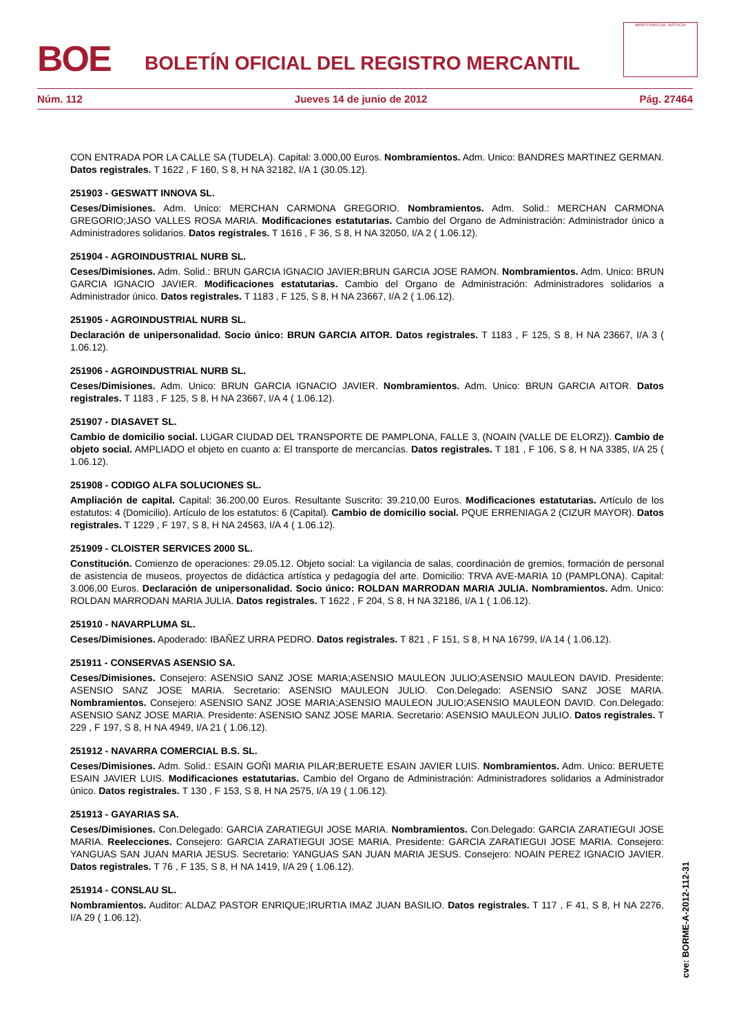BOE
BOLETÍN OFICIAL DEL REGISTRO MERCANTIL
MINISTERIO DE JUSTICIA
Núm. 112 Jueves 14 de junio de 2012 Pág. 27464
CON ENTRADA POR LA CALLE SA (TUDELA). Capital: 3.000,00 Euros. Nombramientos. Adm. Unico: BANDRES MARTINEZ GERMAN. Datos registrales. T 1622 , F 160, S 8, H NA 32182, I/A 1 (30.05.12).
251903 - GESWATT INNOVA SL.
Ceses/Dimisiones. Adm. Unico: MERCHAN CARMONA GREGORIO. Nombramientos. Adm. Solid.: MERCHAN CARMONA GREGORIO;JASO VALLES ROSA MARIA. Modificaciones estatutarias. Cambio del Organo de Administración: Administrador único a Administradores solidarios. Datos registrales. T 1616 , F 36, S 8, H NA 32050, I/A 2 ( 1.06.12).
251904 - AGROINDUSTRIAL NURB SL.
Ceses/Dimisiones. Adm. Solid.: BRUN GARCIA IGNACIO JAVIER;BRUN GARCIA JOSE RAMON. Nombramientos. Adm. Unico: BRUN GARCIA IGNACIO JAVIER. Modificaciones estatutarias. Cambio del Organo de Administración: Administradores solidarios a Administrador único. Datos registrales. T 1183 , F 125, S 8, H NA 23667, I/A 2 ( 1.06.12).
251905 - AGROINDUSTRIAL NURB SL.
Declaración de unipersonalidad. Socio único: BRUN GARCIA AITOR. Datos registrales. T 1183 , F 125, S 8, H NA 23667, I/A 3 ( 1.06.12).
251906 - AGROINDUSTRIAL NURB SL.
Ceses/Dimisiones. Adm. Unico: BRUN GARCIA IGNACIO JAVIER. Nombramientos. Adm. Unico: BRUN GARCIA AITOR. Datos registrales. T 1183 , F 125, S 8, H NA 23667, I/A 4 ( 1.06.12).
251907 - DIASAVET SL.
Cambio de domicilio social. LUGAR CIUDAD DEL TRANSPORTE DE PAMPLONA, FALLE 3, (NOAIN (VALLE DE ELORZ)). Cambio de objeto social. AMPLIADO el objeto en cuanto a: El transporte de mercancías. Datos registrales. T 181 , F 106, S 8, H NA 3385, I/A 25 ( 1.06.12).
251908 - CODIGO ALFA SOLUCIONES SL.
Ampliación de capital. Capital: 36.200,00 Euros. Resultante Suscrito: 39.210,00 Euros. Modificaciones estatutarias. Artículo de los estatutos: 4 (Domicilio). Artículo de los estatutos: 6 (Capital). Cambio de domicilio social. PQUE ERRENIAGA 2 (CIZUR MAYOR). Datos registrales. T 1229 , F 197, S 8, H NA 24563, I/A 4 ( 1.06.12).
251909 - CLOISTER SERVICES 2000 SL.
Constitución. Comienzo de operaciones: 29.05.12. Objeto social: La vigilancia de salas, coordinación de gremios, formación de personal de asistencia de museos, proyectos de didáctica artística y pedagogía del arte. Domicilio: TRVA AVE-MARIA 10 (PAMPLONA). Capital: 3.006,00 Euros. Declaración de unipersonalidad. Socio único: ROLDAN MARRODAN MARIA JULIA. Nombramientos. Adm. Unico: ROLDAN MARRODAN MARIA JULIA. Datos registrales. T 1622 , F 204, S 8, H NA 32186, I/A 1 ( 1.06.12).
251910 - NAVARPLUMA SL.
Ceses/Dimisiones. Apoderado: IBAÑEZ URRA PEDRO. Datos registrales. T 821 , F 151, S 8, H NA 16799, I/A 14 ( 1.06.12).
251911 - CONSERVAS ASENSIO SA.
Ceses/Dimisiones. Consejero: ASENSIO SANZ JOSE MARIA;ASENSIO MAULEON JULIO;ASENSIO MAULEON DAVID. Presidente: ASENSIO SANZ JOSE MARIA. Secretario: ASENSIO MAULEON JULIO. Con.Delegado: ASENSIO SANZ JOSE MARIA. Nombramientos. Consejero: ASENSIO SANZ JOSE MARIA;ASENSIO MAULEON JULIO;ASENSIO MAULEON DAVID. Con.Delegado: ASENSIO SANZ JOSE MARIA. Presidente: ASENSIO SANZ JOSE MARIA. Secretario: ASENSIO MAULEON JULIO. Datos registrales. T 229 , F 197, S 8, H NA 4949, I/A 21 ( 1.06.12).
251912 - NAVARRA COMERCIAL B.S. SL.
Ceses/Dimisiones. Adm. Solid.: ESAIN GOÑI MARIA PILAR;BERUETE ESAIN JAVIER LUIS. Nombramientos. Adm. Unico: BERUETE ESAIN JAVIER LUIS. Modificaciones estatutarias. Cambio del Organo de Administración: Administradores solidarios a Administrador único. Datos registrales. T 130 , F 153, S 8, H NA 2575, I/A 19 ( 1.06.12).
251913 - GAYARIAS SA.
Ceses/Dimisiones. Con.Delegado: GARCIA ZARATIEGUI JOSE MARIA. Nombramientos. Con.Delegado: GARCIA ZARATIEGUI JOSE MARIA. Reelecciones. Consejero: GARCIA ZARATIEGUI JOSE MARIA. Presidente: GARCIA ZARATIEGUI JOSE MARIA. Consejero: YANGUAS SAN JUAN MARIA JESUS. Secretario: YANGUAS SAN JUAN MARIA JESUS. Consejero: NOAIN PEREZ IGNACIO JAVIER. Datos registrales. T 76 , F 135, S 8, H NA 1419, I/A 29 ( 1.06.12).
251914 - CONSLAU SL.
Nombramientos. Auditor: ALDAZ PASTOR ENRIQUE;IRURTIA IMAZ JUAN BASILIO. Datos registrales. T 117 , F 41, S 8, H NA 2276, I/A 29 ( 1.06.12).
cve: BORME-A-2012-112-31